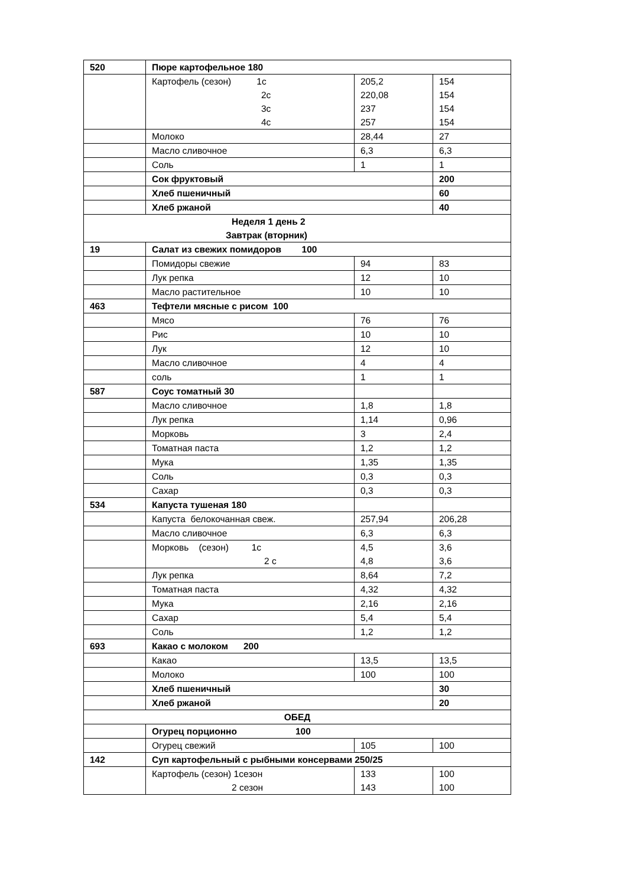| 520 | Пюре картофельное 180 | | |
| | Картофель (сезон) 1с 2с 3с 4с | 205,2 220,08 237 257 | 154 154 154 154 |
| | Молоко | 28,44 | 27 |
| | Масло сливочное | 6,3 | 6,3 |
| | Соль | 1 | 1 |
| | Сок фруктовый | | 200 |
| | Хлеб пшеничный | | 60 |
| | Хлеб ржаной | | 40 |
| Неделя 1 день 2 Завтрак (вторник) | | | |
| 19 | Салат из свежих помидоров 100 | | |
| | Помидоры свежие | 94 | 83 |
| | Лук репка | 12 | 10 |
| | Масло растительное | 10 | 10 |
| 463 | Тефтели мясные с рисом 100 | | |
| | Мясо | 76 | 76 |
| | Рис | 10 | 10 |
| | Лук | 12 | 10 |
| | Масло сливочное | 4 | 4 |
| | соль | 1 | 1 |
| 587 | Соус томатный 30 | | |
| | Масло сливочное | 1,8 | 1,8 |
| | Лук репка | 1,14 | 0,96 |
| | Морковь | 3 | 2,4 |
| | Томатная паста | 1,2 | 1,2 |
| | Мука | 1,35 | 1,35 |
| | Соль | 0,3 | 0,3 |
| | Сахар | 0,3 | 0,3 |
| 534 | Капуста тушеная 180 | | |
| | Капуста белокочанная свеж. | 257,94 | 206,28 |
| | Масло сливочное | 6,3 | 6,3 |
| | Морковь (сезон) 1с 2 с | 4,5 4,8 | 3,6 3,6 |
| | Лук репка | 8,64 | 7,2 |
| | Томатная паста | 4,32 | 4,32 |
| | Мука | 2,16 | 2,16 |
| | Сахар | 5,4 | 5,4 |
| | Соль | 1,2 | 1,2 |
| 693 | Какао с молоком 200 | | |
| | Какао | 13,5 | 13,5 |
| | Молоко | 100 | 100 |
| | Хлеб пшеничный | | 30 |
| | Хлеб ржаной | | 20 |
| ОБЕД | | | |
| | Огурец порционно 100 | | |
| | Огурец свежий | 105 | 100 |
| 142 | Суп картофельный с рыбными консервами 250/25 | | |
| | Картофель (сезон) 1сезон 2 сезон | 133 143 | 100 100 |